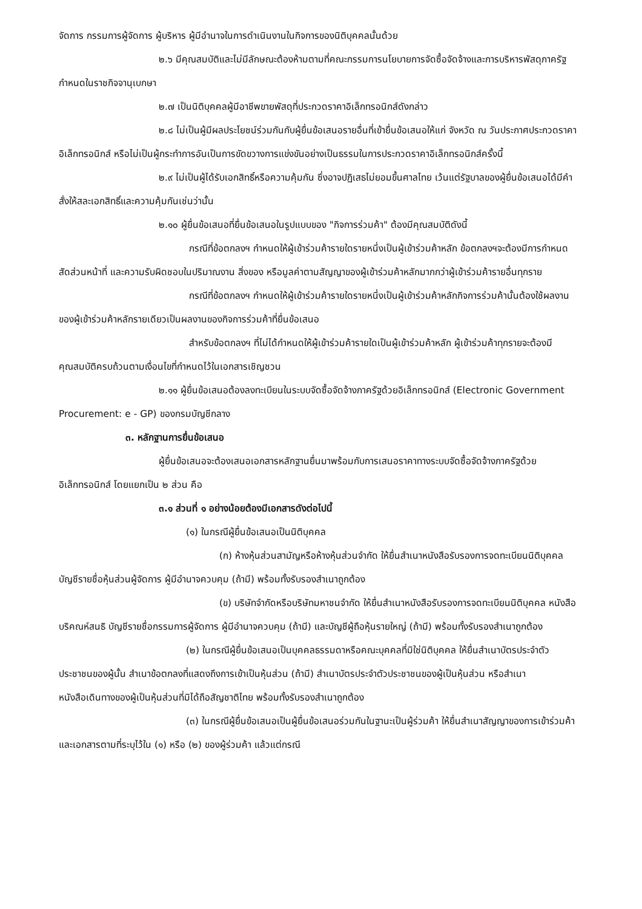จัดการ กรรมการผู้จัดการ ผู้บริหาร ผู้มีอำนาจในการดำเนินงานในกิจการของนิติบุคคลนั้นด้วย
๒.๖ มีคุณสมบัติและไม่มีลักษณะต้องห้ามตามที่คณะกรรมการนโยบายการจัดซื้อจัดจ้างและการบริหารพัสดุภาครัฐกำหนดในราชกิจจานุเบกษา
๒.๗ เป็นนิติบุคคลผู้มีอาชีพขายพัสดุที่ประกวดราคาอิเล็กทรอนิกส์ดังกล่าว
๒.๘ ไม่เป็นผู้มีผลประโยชน์ร่วมกันกับผู้ยื่นข้อเสนอรายอื่นที่เข้ายื่นข้อเสนอให้แก่ จังหวัด ณ วันประกาศประกวดราคาอิเล็กทรอนิกส์ หรือไม่เป็นผู้กระทำการอันเป็นการขัดขวางการแข่งขันอย่างเป็นธรรมในการประกวดราคาอิเล็กทรอนิกส์ครั้งนี้
๒.๙ ไม่เป็นผู้ได้รับเอกสิทธิ์หรือความคุ้มกัน ซึ่งอาจปฏิเสธไม่ยอมขึ้นศาลไทย เว้นแต่รัฐบาลของผู้ยื่นข้อเสนอได้มีคำสั่งให้สละเอกสิทธิ์และความคุ้มกันเช่นว่านั้น
๒.๑๐ ผู้ยื่นข้อเสนอที่ยื่นข้อเสนอในรูปแบบของ "กิจการร่วมค้า" ต้องมีคุณสมบัติดังนี้
กรณีที่ข้อตกลงฯ กำหนดให้ผู้เข้าร่วมค้ารายใดรายหนึ่งเป็นผู้เข้าร่วมค้าหลัก ข้อตกลงฯจะต้องมีการกำหนดสัดส่วนหน้าที่ และความรับผิดชอบในปริมาณงาน สิ่งของ หรือมูลค่าตามสัญญาของผู้เข้าร่วมค้าหลักมากกว่าผู้เข้าร่วมค้ารายอื่นทุกราย
กรณีที่ข้อตกลงฯ กำหนดให้ผู้เข้าร่วมค้ารายใดรายหนึ่งเป็นผู้เข้าร่วมค้าหลักกิจการร่วมค้านั้นต้องใช้ผลงานของผู้เข้าร่วมค้าหลักรายเดียวเป็นผลงานของกิจการร่วมค้าที่ยื่นข้อเสนอ
สำหรับข้อตกลงฯ ที่ไม่ได้กำหนดให้ผู้เข้าร่วมค้ารายใดเป็นผู้เข้าร่วมค้าหลัก ผู้เข้าร่วมค้าทุกรายจะต้องมีคุณสมบัติครบถ้วนตามเงื่อนไขที่กำหนดไว้ในเอกสารเชิญชวน
๒.๑๑ ผู้ยื่นข้อเสนอต้องลงทะเบียนในระบบจัดซื้อจัดจ้างภาครัฐด้วยอิเล็กทรอนิกส์ (Electronic Government Procurement: e - GP) ของกรมบัญชีกลาง
๓. หลักฐานการยื่นข้อเสนอ
ผู้ยื่นข้อเสนอจะต้องเสนอเอกสารหลักฐานยื่นมาพร้อมกับการเสนอราคาทางระบบจัดซื้อจัดจ้างภาครัฐด้วยอิเล็กทรอนิกส์ โดยแยกเป็น ๒ ส่วน คือ
๓.๑ ส่วนที่ ๑ อย่างน้อยต้องมีเอกสารดังต่อไปนี้
(๑) ในกรณีผู้ยื่นข้อเสนอเป็นนิติบุคคล
(ก) ห้างหุ้นส่วนสามัญหรือห้างหุ้นส่วนจำกัด ให้ยื่นสำเนาหนังสือรับรองการจดทะเบียนนิติบุคคล บัญชีรายชื่อหุ้นส่วนผู้จัดการ ผู้มีอำนาจควบคุม (ถ้ามี) พร้อมทั้งรับรองสำเนาถูกต้อง
(ข) บริษัทจำกัดหรือบริษัทมหาชนจำกัด ให้ยื่นสำเนาหนังสือรับรองการจดทะเบียนนิติบุคคล หนังสือบริคณห์สนธิ บัญชีรายชื่อกรรมการผู้จัดการ ผู้มีอำนาจควบคุม (ถ้ามี) และบัญชีผู้ถือหุ้นรายใหญ่ (ถ้ามี) พร้อมทั้งรับรองสำเนาถูกต้อง
(๒) ในกรณีผู้ยื่นข้อเสนอเป็นบุคคลธรรมดาหรือคณะบุคคลที่มิใช่นิติบุคคล ให้ยื่นสำเนาบัตรประจำตัวประชาชนของผู้นั้น สำเนาข้อตกลงที่แสดงถึงการเข้าเป็นหุ้นส่วน (ถ้ามี) สำเนาบัตรประจำตัวประชาชนของผู้เป็นหุ้นส่วน หรือสำเนาหนังสือเดินทางของผู้เป็นหุ้นส่วนที่มิได้ถือสัญชาติไทย พร้อมทั้งรับรองสำเนาถูกต้อง
(๓) ในกรณีผู้ยื่นข้อเสนอเป็นผู้ยื่นข้อเสนอร่วมกันในฐานะเป็นผู้ร่วมค้า ให้ยื่นสำเนาสัญญาของการเข้าร่วมค้า และเอกสารตามที่ระบุไว้ใน (๑) หรือ (๒) ของผู้ร่วมค้า แล้วแต่กรณี